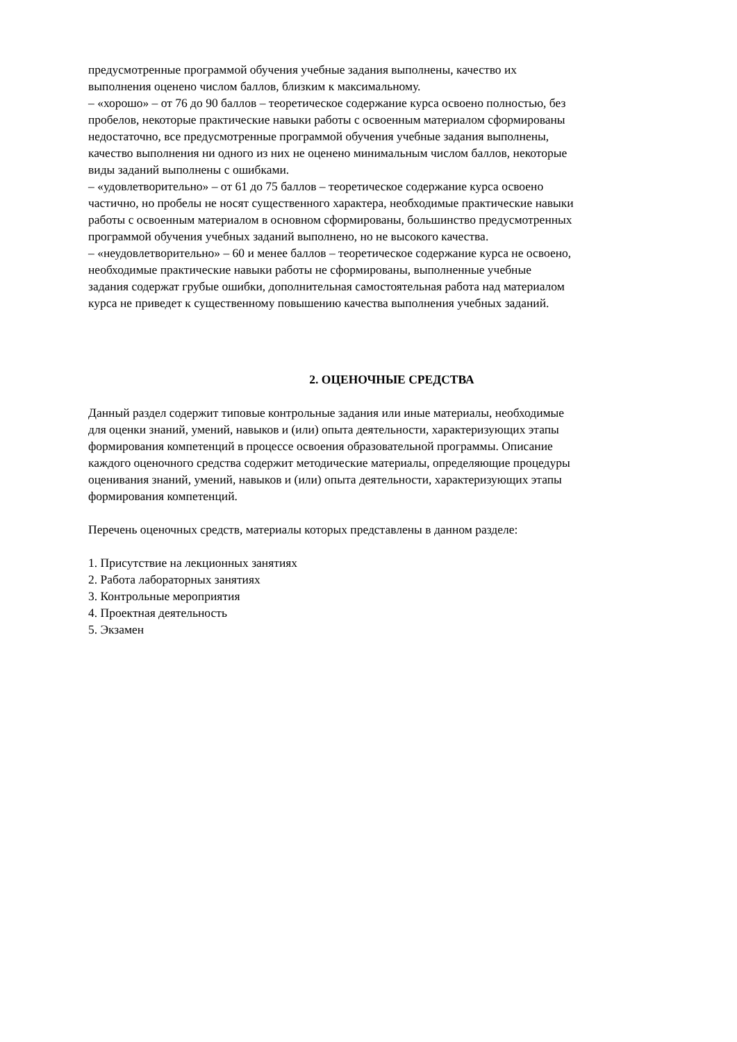предусмотренные программой обучения учебные задания выполнены, качество их
выполнения оценено числом баллов, близким к максимальному.
– «хорошо» – от 76 до 90 баллов – теоретическое содержание курса освоено полностью, без
пробелов, некоторые практические навыки работы с освоенным материалом сформированы
недостаточно, все предусмотренные программой обучения учебные задания выполнены,
качество выполнения ни одного из них не оценено минимальным числом баллов, некоторые
виды заданий выполнены с ошибками.
– «удовлетворительно» – от 61 до 75 баллов – теоретическое содержание курса освоено
частично, но пробелы не носят существенного характера, необходимые практические навыки
работы с освоенным материалом в основном сформированы, большинство предусмотренных
программой обучения учебных заданий выполнено, но не высокого качества.
– «неудовлетворительно» – 60 и менее баллов – теоретическое содержание курса не освоено,
необходимые практические навыки работы не сформированы, выполненные учебные
задания содержат грубые ошибки, дополнительная самостоятельная работа над материалом
курса не приведет к существенному повышению качества выполнения учебных заданий.
2. ОЦЕНОЧНЫЕ СРЕДСТВА
Данный раздел содержит типовые контрольные задания или иные материалы, необходимые
для оценки знаний, умений, навыков и (или) опыта деятельности, характеризующих этапы
формирования компетенций в процессе освоения образовательной программы. Описание
каждого оценочного средства содержит методические материалы, определяющие процедуры
оценивания знаний, умений, навыков и (или) опыта деятельности, характеризующих этапы
формирования компетенций.
Перечень оценочных средств, материалы которых представлены в данном разделе:
1. Присутствие на лекционных занятиях
2. Работа лабораторных занятиях
3. Контрольные мероприятия
4. Проектная деятельность
5. Экзамен